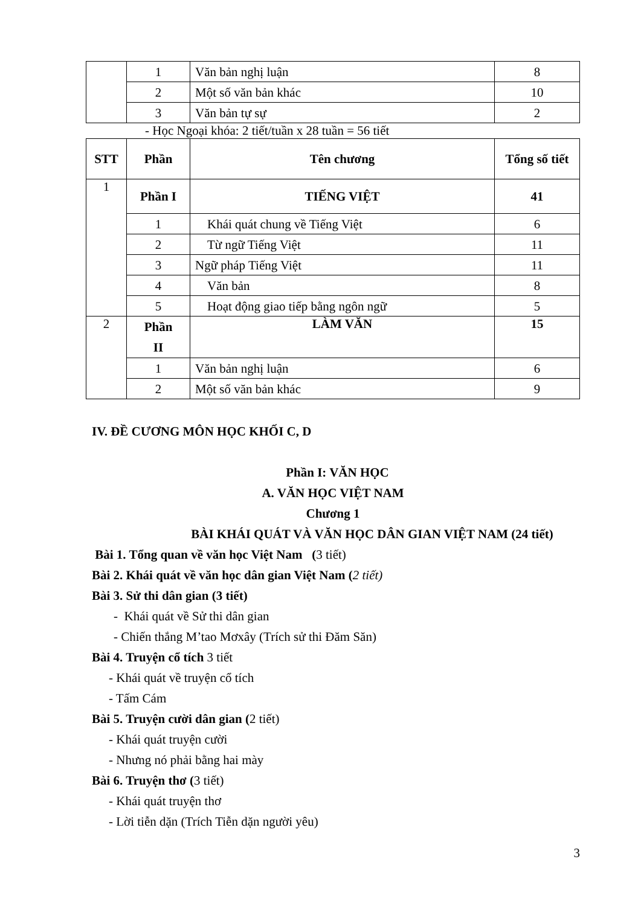| | 1 | Văn bản nghị luận | 8 |
| | 2 | Một số văn bản khác | 10 |
| | 3 | Văn bản tự sự | 2 |
- Học Ngoại khóa: 2 tiết/tuần x 28 tuần = 56 tiết
| STT | Phần | Tên chương | Tổng số tiết |
| --- | --- | --- | --- |
| 1 | Phần I | TIẾNG VIỆT | 41 |
| | 1 | Khái quát chung về Tiếng Việt | 6 |
| | 2 | Từ ngữ Tiếng Việt | 11 |
| | 3 | Ngữ pháp Tiếng Việt | 11 |
| | 4 | Văn bản | 8 |
| | 5 | Hoạt động giao tiếp bằng ngôn ngữ | 5 |
| 2 | Phần II | LÀM VĂN | 15 |
| | 1 | Văn bản nghị luận | 6 |
| | 2 | Một số văn bản khác | 9 |
IV. ĐỀ CƯƠNG MÔN HỌC KHỐI C, D
Phần I: VĂN HỌC
A. VĂN HỌC VIỆT NAM
Chương 1
BÀI KHÁI QUÁT VÀ VĂN HỌC DÂN GIAN VIỆT NAM (24 tiết)
Bài 1. Tổng quan về văn học Việt Nam (3 tiết)
Bài 2. Khái quát về văn học dân gian Việt Nam (2 tiết)
Bài 3. Sử thi dân gian (3 tiết)
- Khái quát về Sử thi dân gian
- Chiến thắng M’tao Mơxây (Trích sử thi Đăm Săn)
Bài 4. Truyện cổ tích 3 tiết
- Khái quát về truyện cổ tích
- Tấm Cám
Bài 5. Truyện cười dân gian (2 tiết)
- Khái quát truyện cười
- Nhưng nó phải bằng hai mày
Bài 6. Truyện thơ (3 tiết)
- Khái quát truyện thơ
- Lời tiễn dặn (Trích Tiễn dặn người yêu)
3